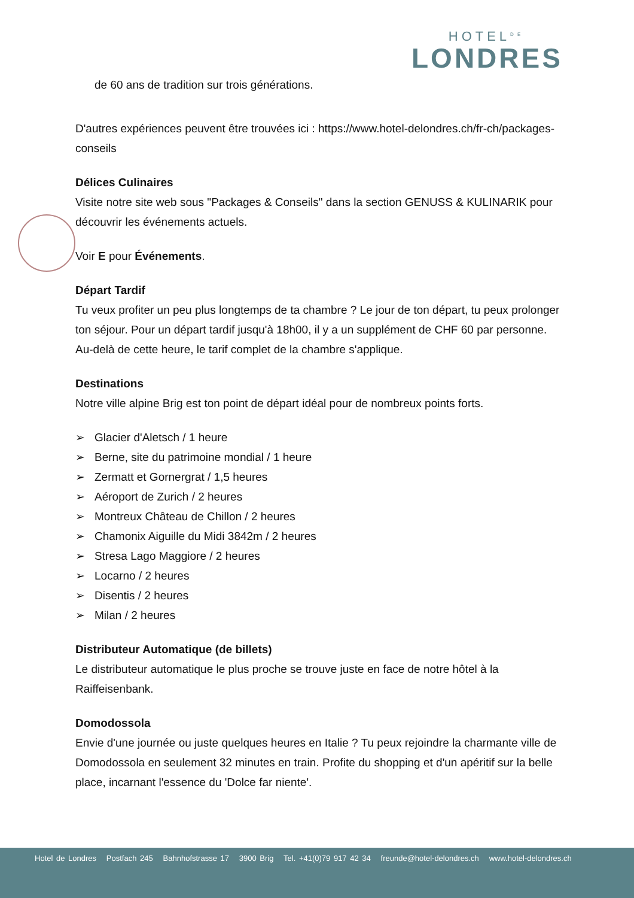HOTEL<sup>DE</sup>
LONDRES
de 60 ans de tradition sur trois générations.
D'autres expériences peuvent être trouvées ici : https://www.hotel-delondres.ch/fr-ch/packages-conseils
Délices Culinaires
Visite notre site web sous "Packages & Conseils" dans la section GENUSS & KULINARIK pour découvrir les événements actuels.
Voir E pour Événements.
Départ Tardif
Tu veux profiter un peu plus longtemps de ta chambre ? Le jour de ton départ, tu peux prolonger ton séjour. Pour un départ tardif jusqu'à 18h00, il y a un supplément de CHF 60 par personne. Au-delà de cette heure, le tarif complet de la chambre s'applique.
Destinations
Notre ville alpine Brig est ton point de départ idéal pour de nombreux points forts.
➢ Glacier d'Aletsch / 1 heure
➢ Berne, site du patrimoine mondial / 1 heure
➢ Zermatt et Gornergrat / 1,5 heures
➢ Aéroport de Zurich / 2 heures
➢ Montreux Château de Chillon / 2 heures
➢ Chamonix Aiguille du Midi 3842m / 2 heures
➢ Stresa Lago Maggiore / 2 heures
➢ Locarno / 2 heures
➢ Disentis / 2 heures
➢ Milan / 2 heures
Distributeur Automatique (de billets)
Le distributeur automatique le plus proche se trouve juste en face de notre hôtel à la Raiffeisenbank.
Domodossola
Envie d'une journée ou juste quelques heures en Italie ? Tu peux rejoindre la charmante ville de Domodossola en seulement 32 minutes en train. Profite du shopping et d'un apéritif sur la belle place, incarnant l'essence du 'Dolce far niente'.
Hotel de Londres Postfach 245 Bahnhofstrasse 17 3900 Brig Tel. +41(0)79 917 42 34 freunde@hotel-delondres.ch www.hotel-delondres.ch